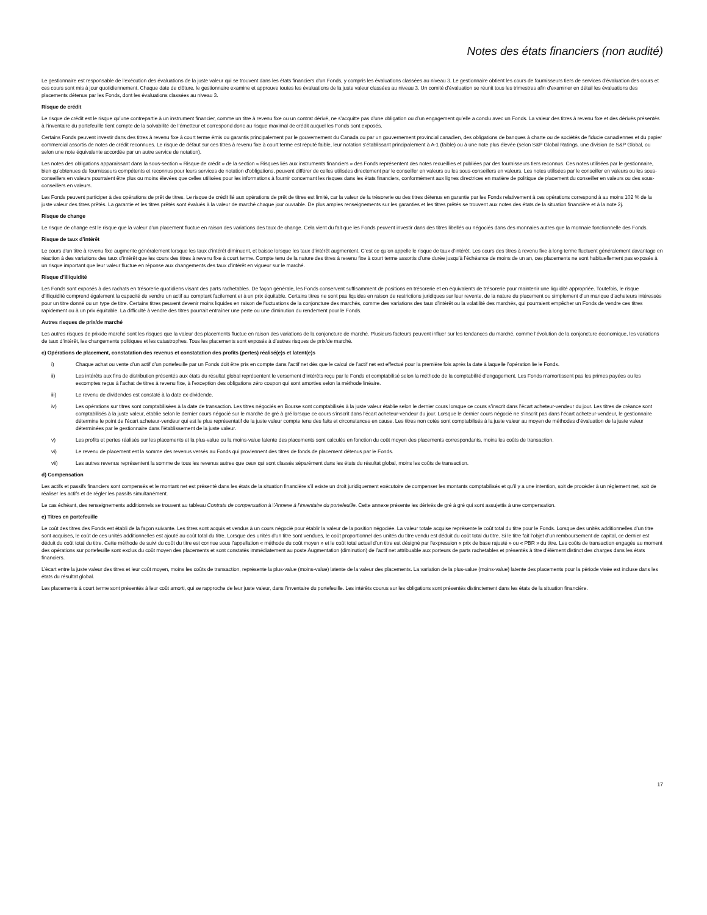Notes des états financiers (non audité)
Le gestionnaire est responsable de l’exécution des évaluations de la juste valeur qui se trouvent dans les états financiers d’un Fonds, y compris les évaluations classées au niveau 3. Le gestionnaire obtient les cours de fournisseurs tiers de services d’évaluation des cours et ces cours sont mis à jour quotidiennement. Chaque date de clôture, le gestionnaire examine et approuve toutes les évaluations de la juste valeur classées au niveau 3. Un comité d’évaluation se réunit tous les trimestres afin d’examiner en détail les évaluations des placements détenus par les Fonds, dont les évaluations classées au niveau 3.
Risque de crédit
Le risque de crédit est le risque qu’une contrepartie à un instrument financier, comme un titre à revenu fixe ou un contrat dérivé, ne s’acquitte pas d’une obligation ou d’un engagement qu’elle a conclu avec un Fonds. La valeur des titres à revenu fixe et des dérivés présentés à l’inventaire du portefeuille tient compte de la solvabilité de l’émetteur et correspond donc au risque maximal de crédit auquel les Fonds sont exposés.
Certains Fonds peuvent investir dans des titres à revenu fixe à court terme émis ou garantis principalement par le gouvernement du Canada ou par un gouvernement provincial canadien, des obligations de banques à charte ou de sociétés de fiducie canadiennes et du papier commercial assortis de notes de crédit reconnues. Le risque de défaut sur ces titres à revenu fixe à court terme est réputé faible, leur notation s’établissant principalement à A-1 (faible) ou à une note plus élevée (selon S&P Global Ratings, une division de S&P Global, ou selon une note équivalente accordée par un autre service de notation).
Les notes des obligations apparaissant dans la sous-section « Risque de crédit » de la section « Risques liés aux instruments financiers » des Fonds représentent des notes recueillies et publiées par des fournisseurs tiers reconnus. Ces notes utilisées par le gestionnaire, bien qu’obtenues de fournisseurs compétents et reconnus pour leurs services de notation d’obligations, peuvent différer de celles utilisées directement par le conseiller en valeurs ou les sous-conseillers en valeurs. Les notes utilisées par le conseiller en valeurs ou les sous-conseillers en valeurs pourraient être plus ou moins élevées que celles utilisées pour les informations à fournir concernant les risques dans les états financiers, conformément aux lignes directrices en matière de politique de placement du conseiller en valeurs ou des sous-conseillers en valeurs.
Les Fonds peuvent participer à des opérations de prêt de titres. Le risque de crédit lié aux opérations de prêt de titres est limité, car la valeur de la trésorerie ou des titres détenus en garantie par les Fonds relativement à ces opérations correspond à au moins 102 % de la juste valeur des titres prêtés. La garantie et les titres prêtés sont évalués à la valeur de marché chaque jour ouvrable. De plus amples renseignements sur les garanties et les titres prêtés se trouvent aux notes des états de la situation financière et à la note 2j.
Risque de change
Le risque de change est le risque que la valeur d’un placement fluctue en raison des variations des taux de change. Cela vient du fait que les Fonds peuvent investir dans des titres libellés ou négociés dans des monnaies autres que la monnaie fonctionnelle des Fonds.
Risque de taux d’intérêt
Le cours d’un titre à revenu fixe augmente généralement lorsque les taux d’intérêt diminuent, et baisse lorsque les taux d’intérêt augmentent. C’est ce qu’on appelle le risque de taux d’intérêt. Les cours des titres à revenu fixe à long terme fluctuent généralement davantage en réaction à des variations des taux d’intérêt que les cours des titres à revenu fixe à court terme. Compte tenu de la nature des titres à revenu fixe à court terme assortis d’une durée jusqu’à l’échéance de moins de un an, ces placements ne sont habituellement pas exposés à un risque important que leur valeur fluctue en réponse aux changements des taux d’intérêt en vigueur sur le marché.
Risque d’illiquidité
Les Fonds sont exposés à des rachats en trésorerie quotidiens visant des parts rachetables. De façon générale, les Fonds conservent suffisamment de positions en trésorerie et en équivalents de trésorerie pour maintenir une liquidité appropriée. Toutefois, le risque d’illiquidité comprend également la capacité de vendre un actif au comptant facilement et à un prix équitable. Certains titres ne sont pas liquides en raison de restrictions juridiques sur leur revente, de la nature du placement ou simplement d’un manque d’acheteurs intéressés pour un titre donné ou un type de titre. Certains titres peuvent devenir moins liquides en raison de fluctuations de la conjoncture des marchés, comme des variations des taux d’intérêt ou la volatilité des marchés, qui pourraient empêcher un Fonds de vendre ces titres rapidement ou à un prix équitable. La difficulté à vendre des titres pourrait entraîner une perte ou une diminution du rendement pour le Fonds.
Autres risques de prix/de marché
Les autres risques de prix/de marché sont les risques que la valeur des placements fluctue en raison des variations de la conjoncture de marché. Plusieurs facteurs peuvent influer sur les tendances du marché, comme l’évolution de la conjoncture économique, les variations de taux d’intérêt, les changements politiques et les catastrophes. Tous les placements sont exposés à d’autres risques de prix/de marché.
c) Opérations de placement, constatation des revenus et constatation des profits (pertes) réalisé(e)s et latent(e)s
i) Chaque achat ou vente d’un actif d’un portefeuille par un Fonds doit être pris en compte dans l’actif net dès que le calcul de l’actif net est effectué pour la première fois après la date à laquelle l’opération lie le Fonds.
ii) Les intérêts aux fins de distribution présentés aux états du résultat global représentent le versement d’intérêts reçu par le Fonds et comptabilisé selon la méthode de la comptabilité d’engagement. Les Fonds n’amortissent pas les primes payées ou les escomptes reçus à l’achat de titres à revenu fixe, à l’exception des obligations zéro coupon qui sont amorties selon la méthode linéaire.
iii) Le revenu de dividendes est constaté à la date ex-dividende.
iv) Les opérations sur titres sont comptabilisées à la date de transaction. Les titres négociés en Bourse sont comptabilisés à la juste valeur établie selon le dernier cours lorsque ce cours s’inscrit dans l’écart acheteur-vendeur du jour. Les titres de créance sont comptabilisés à la juste valeur, établie selon le dernier cours négocié sur le marché de gré à gré lorsque ce cours s’inscrit dans l’écart acheteur-vendeur du jour. Lorsque le dernier cours négocié ne s’inscrit pas dans l’écart acheteur-vendeur, le gestionnaire détermine le point de l’écart acheteur-vendeur qui est le plus représentatif de la juste valeur compte tenu des faits et circonstances en cause. Les titres non cotés sont comptabilisés à la juste valeur au moyen de méthodes d’évaluation de la juste valeur déterminées par le gestionnaire dans l’établissement de la juste valeur.
v) Les profits et pertes réalisés sur les placements et la plus-value ou la moins-value latente des placements sont calculés en fonction du coût moyen des placements correspondants, moins les coûts de transaction.
vi) Le revenu de placement est la somme des revenus versés au Fonds qui proviennent des titres de fonds de placement détenus par le Fonds.
vii) Les autres revenus représentent la somme de tous les revenus autres que ceux qui sont classés séparément dans les états du résultat global, moins les coûts de transaction.
d) Compensation
Les actifs et passifs financiers sont compensés et le montant net est présenté dans les états de la situation financière s’il existe un droit juridiquement exécutoire de compenser les montants comptabilisés et qu’il y a une intention, soit de procéder à un règlement net, soit de réaliser les actifs et de régler les passifs simultanément.
Le cas échéant, des renseignements additionnels se trouvent au tableau Contrats de compensation à l’Annexe à l’inventaire du portefeuille. Cette annexe présente les dérivés de gré à gré qui sont assujettis à une compensation.
e) Titres en portefeuille
Le coût des titres des Fonds est établi de la façon suivante. Les titres sont acquis et vendus à un cours négocié pour établir la valeur de la position négociée. La valeur totale acquise représente le coût total du titre pour le Fonds. Lorsque des unités additionnelles d’un titre sont acquises, le coût de ces unités additionnelles est ajouté au coût total du titre. Lorsque des unités d’un titre sont vendues, le coût proportionnel des unités du titre vendu est déduit du coût total du titre. Si le titre fait l’objet d’un remboursement de capital, ce dernier est déduit du coût total du titre. Cette méthode de suivi du coût du titre est connue sous l’appellation « méthode du coût moyen » et le coût total actuel d’un titre est désigné par l’expression « prix de base rajusté » ou « PBR » du titre. Les coûts de transaction engagés au moment des opérations sur portefeuille sont exclus du coût moyen des placements et sont constatés immédiatement au poste Augmentation (diminution) de l’actif net attribuable aux porteurs de parts rachetables et présentés à titre d’élément distinct des charges dans les états financiers.
L’écart entre la juste valeur des titres et leur coût moyen, moins les coûts de transaction, représente la plus-value (moins-value) latente de la valeur des placements. La variation de la plus-value (moins-value) latente des placements pour la période visée est incluse dans les états du résultat global.
Les placements à court terme sont présentés à leur coût amorti, qui se rapproche de leur juste valeur, dans l’inventaire du portefeuille. Les intérêts courus sur les obligations sont présentés distinctement dans les états de la situation financière.
17